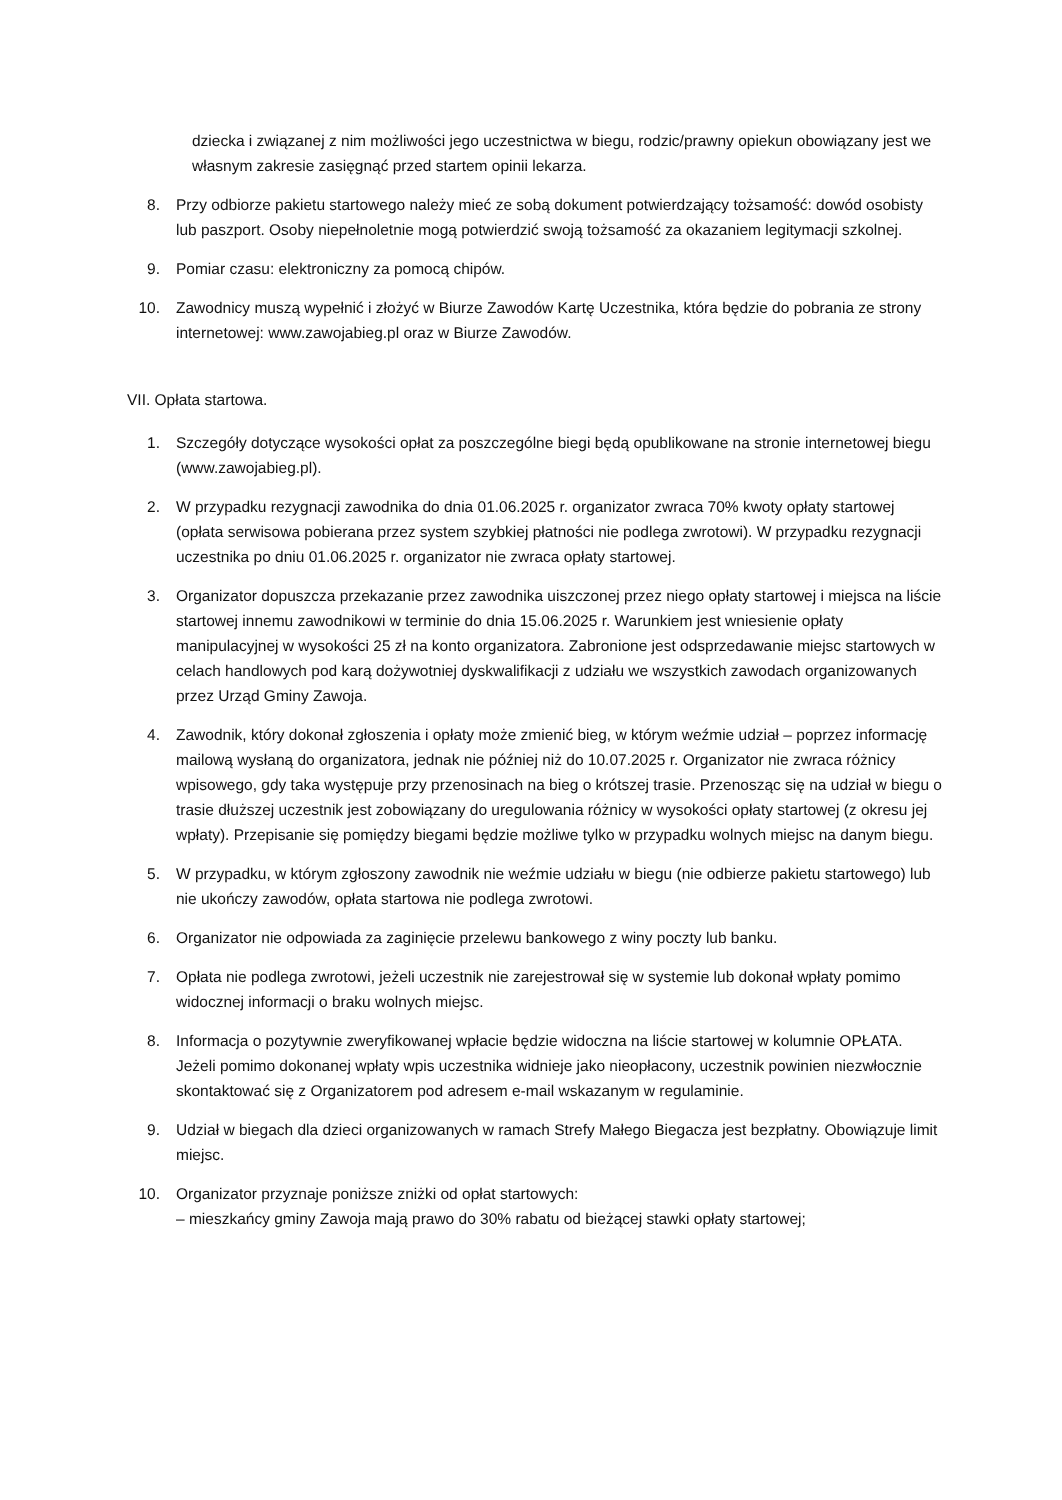dziecka i związanej z nim możliwości jego uczestnictwa w biegu, rodzic/prawny opiekun obowiązany jest we własnym zakresie zasięgnąć przed startem opinii lekarza.
8. Przy odbiorze pakietu startowego należy mieć ze sobą dokument potwierdzający tożsamość: dowód osobisty lub paszport. Osoby niepełnoletnie mogą potwierdzić swoją tożsamość za okazaniem legitymacji szkolnej.
9. Pomiar czasu: elektroniczny za pomocą chipów.
10. Zawodnicy muszą wypełnić i złożyć w Biurze Zawodów Kartę Uczestnika, która będzie do pobrania ze strony internetowej: www.zawojabieg.pl oraz w Biurze Zawodów.
VII. Opłata startowa.
1. Szczegóły dotyczące wysokości opłat za poszczególne biegi będą opublikowane na stronie internetowej biegu (www.zawojabieg.pl).
2. W przypadku rezygnacji zawodnika do dnia 01.06.2025 r. organizator zwraca 70% kwoty opłaty startowej (opłata serwisowa pobierana przez system szybkiej płatności nie podlega zwrotowi). W przypadku rezygnacji uczestnika po dniu 01.06.2025 r. organizator nie zwraca opłaty startowej.
3. Organizator dopuszcza przekazanie przez zawodnika uiszczonej przez niego opłaty startowej i miejsca na liście startowej innemu zawodnikowi w terminie do dnia 15.06.2025 r. Warunkiem jest wniesienie opłaty manipulacyjnej w wysokości 25 zł na konto organizatora. Zabronione jest odsprzedawanie miejsc startowych w celach handlowych pod karą dożywotniej dyskwalifikacji z udziału we wszystkich zawodach organizowanych przez Urząd Gminy Zawoja.
4. Zawodnik, który dokonał zgłoszenia i opłaty może zmienić bieg, w którym weźmie udział – poprzez informację mailową wysłaną do organizatora, jednak nie później niż do 10.07.2025 r. Organizator nie zwraca różnicy wpisowego, gdy taka występuje przy przenosinach na bieg o krótszej trasie. Przenosząc się na udział w biegu o trasie dłuższej uczestnik jest zobowiązany do uregulowania różnicy w wysokości opłaty startowej (z okresu jej wpłaty). Przepisanie się pomiędzy biegami będzie możliwe tylko w przypadku wolnych miejsc na danym biegu.
5. W przypadku, w którym zgłoszony zawodnik nie weźmie udziału w biegu (nie odbierze pakietu startowego) lub nie ukończy zawodów, opłata startowa nie podlega zwrotowi.
6. Organizator nie odpowiada za zaginięcie przelewu bankowego z winy poczty lub banku.
7. Opłata nie podlega zwrotowi, jeżeli uczestnik nie zarejestrował się w systemie lub dokonał wpłaty pomimo widocznej informacji o braku wolnych miejsc.
8. Informacja o pozytywnie zweryfikowanej wpłacie będzie widoczna na liście startowej w kolumnie OPŁATA. Jeżeli pomimo dokonanej wpłaty wpis uczestnika widnieje jako nieopłacony, uczestnik powinien niezwłocznie skontaktować się z Organizatorem pod adresem e-mail wskazanym w regulaminie.
9. Udział w biegach dla dzieci organizowanych w ramach Strefy Małego Biegacza jest bezpłatny. Obowiązuje limit miejsc.
10. Organizator przyznaje poniższe zniżki od opłat startowych:
– mieszkańcy gminy Zawoja mają prawo do 30% rabatu od bieżącej stawki opłaty startowej;